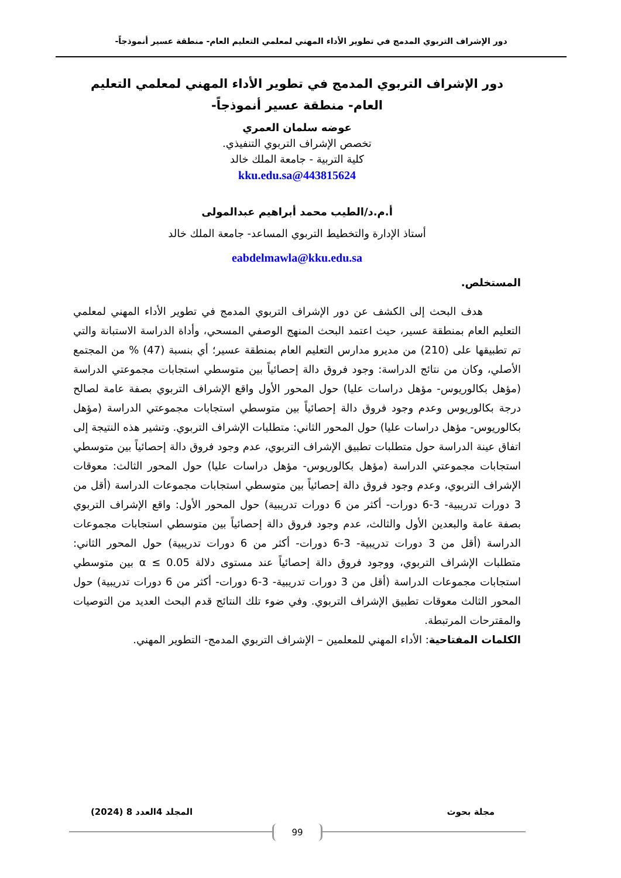دور الإشراف التربوي المدمج في تطوير الأداء المهني لمعلمي التعليم العام- منطقة عسير أنموذجاً-
دور الإشراف التربوي المدمج في تطوير الأداء المهني لمعلمي التعليم العام- منطقة عسير أنموذجاً-
عوضه سلمان العمري
تخصص الإشراف التربوي التنفيذي.
كلية التربية - جامعة الملك خالد
443815624@kku.edu.sa
أ.م.د/الطيب محمد أبراهيم عبدالمولى
أستاذ الإدارة والتخطيط التربوي المساعد- جامعة الملك خالد
eabdelmawla@kku.edu.sa
المستخلص.
هدف البحث إلى الكشف عن دور الإشراف التربوي المدمج في تطوير الأداء المهني لمعلمي التعليم العام بمنطقة عسير، حيث اعتمد البحث المنهج الوصفي المسحي، وأداة الدراسة الاستبانة والتي تم تطبيقها على (210) من مديرو مدارس التعليم العام بمنطقة عسير؛ أي بنسبة (47) % من المجتمع الأصلي، وكان من نتائج الدراسة: وجود فروق دالة إحصائياً بين متوسطي استجابات مجموعتي الدراسة (مؤهل بكالوريوس- مؤهل دراسات عليا) حول المحور الأول واقع الإشراف التربوي بصفة عامة لصالح درجة بكالوريوس وعدم وجود فروق دالة إحصائياً بين متوسطي استجابات مجموعتي الدراسة (مؤهل بكالوريوس- مؤهل دراسات عليا) حول المحور الثاني: متطلبات الإشراف التربوي. وتشير هذه النتيجة إلى اتفاق عينة الدراسة حول متطلبات تطبيق الإشراف التربوي، عدم وجود فروق دالة إحصائياً بين متوسطي استجابات مجموعتي الدراسة (مؤهل بكالوريوس- مؤهل دراسات عليا) حول المحور الثالث: معوقات الإشراف التربوي، وعدم وجود فروق دالة إحصائياً بين متوسطي استجابات مجموعات الدراسة (أقل من 3 دورات تدريبية- 3-6 دورات- أكثر من 6 دورات تدريبية) حول المحور الأول: واقع الإشراف التربوي بصفة عامة والبعدين الأول والثالث، عدم وجود فروق دالة إحصائياً بين متوسطي استجابات مجموعات الدراسة (أقل من 3 دورات تدريبية- 3-6 دورات- أكثر من 6 دورات تدريبية) حول المحور الثاني: متطلبات الإشراف التربوي، ووجود فروق دالة إحصائياً عند مستوى دلالة 0.05 ≥ α بين متوسطي استجابات مجموعات الدراسة (أقل من 3 دورات تدريبية- 3-6 دورات- أكثر من 6 دورات تدريبية) حول المحور الثالث معوقات تطبيق الإشراف التربوي. وفي ضوء تلك النتائج قدم البحث العديد من التوصيات والمقترحات المرتبطة.
الكلمات المفتاحية: الأداء المهني للمعلمين – الإشراف التربوي المدمج- التطوير المهني.
مجلة بحوث المجلد 4العدد 8 (2024)
99